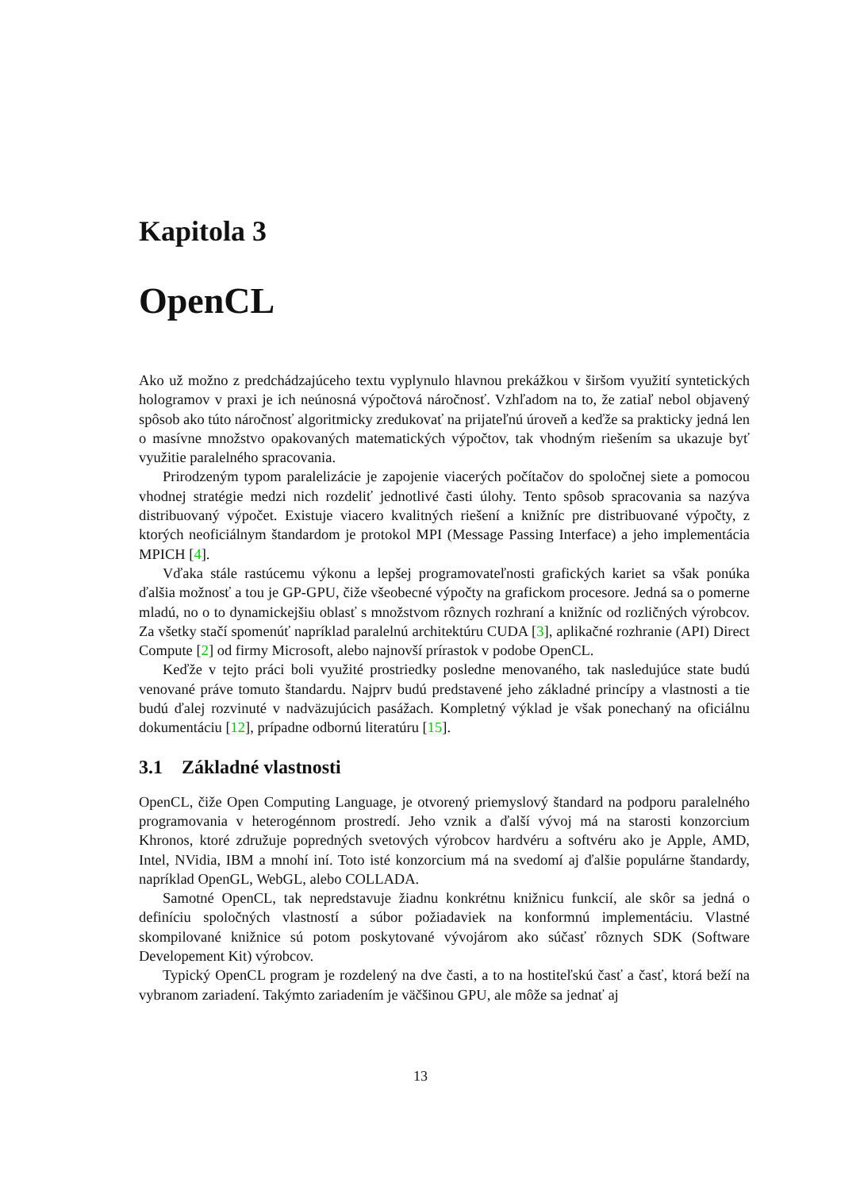Kapitola 3
OpenCL
Ako už možno z predchádzajúceho textu vyplynulo hlavnou prekážkou v širšom využití syntetických hologramov v praxi je ich neúnosná výpočtová náročnosť. Vzhľadom na to, že zatiaľ nebol objavený spôsob ako túto náročnosť algoritmicky zredukovať na prijateľnú úroveň a keďže sa prakticky jedná len o masívne množstvo opakovaných matematických výpočtov, tak vhodným riešením sa ukazuje byť využitie paralelného spracovania.
Prirodzeným typom paralelizácie je zapojenie viacerých počítačov do spoločnej siete a pomocou vhodnej stratégie medzi nich rozdeliť jednotlivé časti úlohy. Tento spôsob spracovania sa nazýva distribuovaný výpočet. Existuje viacero kvalitných riešení a knižníc pre distribuované výpočty, z ktorých neoficiálnym štandardom je protokol MPI (Message Passing Interface) a jeho implementácia MPICH [4].
Vďaka stále rastúcemu výkonu a lepšej programovateľnosti grafických kariet sa však ponúka ďalšia možnosť a tou je GP-GPU, čiže všeobecné výpočty na grafickom procesore. Jedná sa o pomerne mladú, no o to dynamickejšiu oblasť s množstvom rôznych rozhraní a knižníc od rozličných výrobcov. Za všetky stačí spomenúť napríklad paralelnú architektúru CUDA [3], aplikačné rozhranie (API) Direct Compute [2] od firmy Microsoft, alebo najnovší prírastok v podobe OpenCL.
Keďže v tejto práci boli využité prostriedky posledne menovaného, tak nasledujúce state budú venované práve tomuto štandardu. Najprv budú predstavené jeho základné princípy a vlastnosti a tie budú ďalej rozvinuté v nadväzujúcich pasážach. Kompletný výklad je však ponechaný na oficiálnu dokumentáciu [12], prípadne odbornú literatúru [15].
3.1 Základné vlastnosti
OpenCL, čiže Open Computing Language, je otvorený priemyslový štandard na podporu paralelného programovania v heterogénnom prostredí. Jeho vznik a ďalší vývoj má na starosti konzorcium Khronos, ktoré združuje popredných svetových výrobcov hardvéru a softvéru ako je Apple, AMD, Intel, NVidia, IBM a mnohí iní. Toto isté konzorcium má na svedomí aj ďalšie populárne štandardy, napríklad OpenGL, WebGL, alebo COLLADA.
Samotné OpenCL, tak nepredstavuje žiadnu konkrétnu knižnicu funkcií, ale skôr sa jedná o definíciu spoločných vlastností a súbor požiadaviek na konformnú implementáciu. Vlastné skompilované knižnice sú potom poskytované vývojárom ako súčasť rôznych SDK (Software Developement Kit) výrobcov.
Typický OpenCL program je rozdelený na dve časti, a to na hostiteľskú časť a časť, ktorá beží na vybranom zariadení. Takýmto zariadením je väčšinou GPU, ale môže sa jednať aj
13